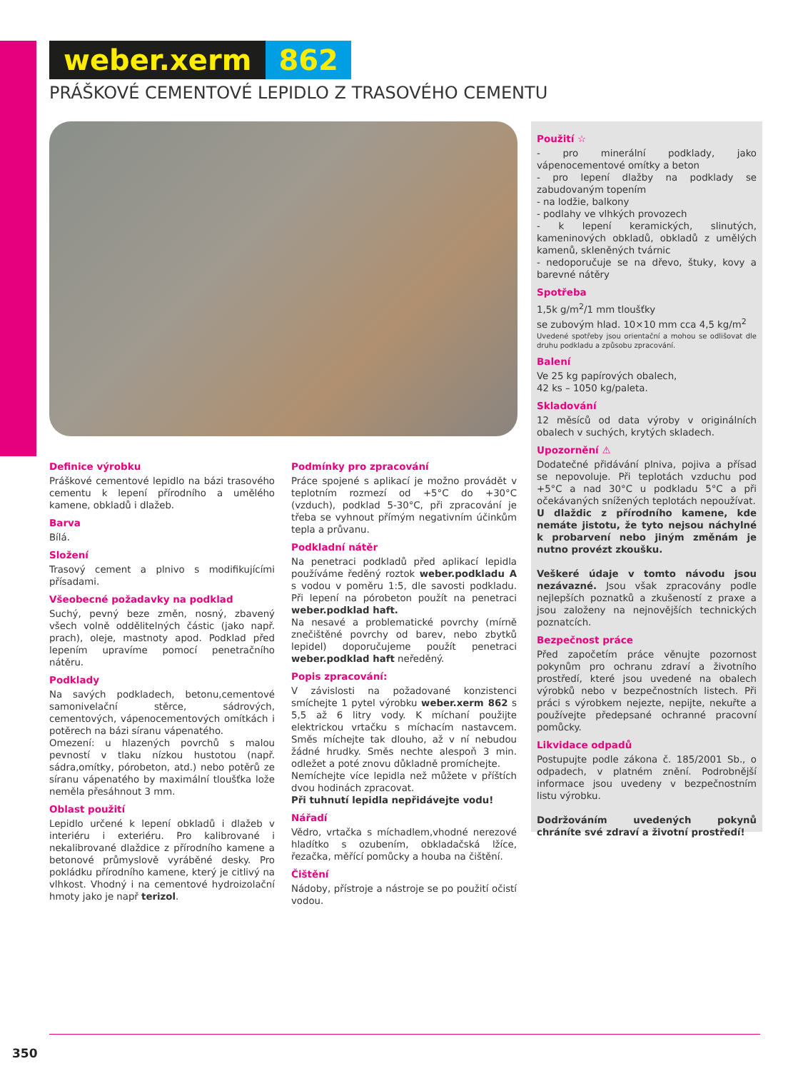weber.xerm 862
PRÁŠKOVÉ CEMENTOVÉ LEPIDLO Z TRASOVÉHO CEMENTU
Definice výrobku
Práškové cementové lepidlo na bázi trasového cementu k lepení přírodního a umělého kamene, obkladů i dlažeb.
Barva
Bílá.
Složení
Trasový cement a plnivo s modifikujícími přísadami.
Všeobecné požadavky na podklad
Suchý, pevný beze změn, nosný, zbavený všech volně oddělitelných částic (jako např. prach), oleje, mastnoty apod. Podklad před lepením upravíme pomocí penetračního nátěru.
Podklady
Na savých podkladech, betonu,cementové samonivelační stěrce, sádrových, cementových, vápenocementových omítkách i potěrech na bázi síranu vápenatého.
Omezení: u hlazených povrchů s malou pevností v tlaku nízkou hustotou (např. sádra,omítky, pórobeton, atd.) nebo potěrů ze síranu vápenatého by maximální tloušťka lože neměla přesáhnout 3 mm.
Oblast použití
Lepidlo určené k lepení obkladů i dlažeb v interiéru i exteriéru. Pro kalibrované i nekalibrované dlaždice z přírodního kamene a betonové průmyslově vyráběné desky. Pro pokládku přírodního kamene, který je citlivý na vlhkost. Vhodný i na cementové hydroizolační hmoty jako je např terizol.
Podmínky pro zpracování
Práce spojené s aplikací je možno provádět v teplotním rozmezí od +5°C do +30°C (vzduch), podklad 5-30°C, při zpracování je třeba se vyhnout přímým negativním účinkům tepla a průvanu.
Podkladní nátěr
Na penetraci podkladů před aplikací lepidla používáme ředěný roztok weber.podkladu A s vodou v poměru 1:5, dle savosti podkladu. Při lepení na pórobeton použít na penetraci weber.podklad haft.
Na nesavé a problematické povrchy (mírně znečištěné povrchy od barev, nebo zbytků lepidel) doporučujeme použít penetraci weber.podklad haft neředěný.
Popis zpracování:
V závislosti na požadované konzistenci smíchejte 1 pytel výrobku weber.xerm 862 s 5,5 až 6 litry vody. K míchaní použijte elektrickou vrtačku s míchacím nastavcem. Směs míchejte tak dlouho, až v ní nebudou žádné hrudky. Směs nechte alespoň 3 min. odležet a poté znovu důkladně promíchejte.
Nemíchejte více lepidla než můžete v příštích dvou hodinách zpracovat.
Při tuhnutí lepidla nepřidávejte vodu!
Nářadí
Vědro, vrtačka s míchadlem,vhodné nerezové hladítko s ozubením, obkladačská lžíce, řezačka, měřící pomůcky a houba na čištění.
Čištění
Nádoby, přístroje a nástroje se po použití očistí vodou.
Použití ☆
- pro minerální podklady, jako vápenocementové omítky a beton
- pro lepení dlažby na podklady se zabudovaným topením
- na lodžie, balkony
- podlahy ve vlhkých provozech
- k lepení keramických, slinutých, kameninových obkladů, obkladů z umělých kamenů, skleněných tvárnic
- nedoporučuje se na dřevo, štuky, kovy a barevné nátěry
Spotřeba
1,5k g/m<sup>2</sup>/1 mm tloušťky
se zubovým hlad. 10×10 mm cca 4,5 kg/m<sup>2</sup>
Uvedené spotřeby jsou orientační a mohou se odlišovat dle druhu podkladu a způsobu zpracování.
Balení
Ve 25 kg papírových obalech,
42 ks – 1050 kg/paleta.
Skladování
12 měsíců od data výroby v originálních obalech v suchých, krytých skladech.
Upozornění ⚠
Dodatečné přidávání plniva, pojiva a přísad se nepovoluje. Při teplotách vzduchu pod +5°C a nad 30°C u podkladu 5°C a při očekávaných snížených teplotách nepoužívat.
U dlaždic z přírodního kamene, kde nemáte jistotu, že tyto nejsou náchylné k probarvení nebo jiným změnám je nutno provézt zkoušku.
Veškeré údaje v tomto návodu jsou nezávazné. Jsou však zpracovány podle nejlepších poznatků a zkušeností z praxe a jsou založeny na nejnovějších technických poznatcích.
Bezpečnost práce
Před započetím práce věnujte pozornost pokynům pro ochranu zdraví a životního prostředí, které jsou uvedené na obalech výrobků nebo v bezpečnostních listech. Při práci s výrobkem nejezte, nepijte, nekuřte a používejte předepsané ochranné pracovní pomůcky.
Likvidace odpadů
Postupujte podle zákona č. 185/2001 Sb., o odpadech, v platném znění. Podrobnější informace jsou uvedeny v bezpečnostním listu výrobku.
Dodržováním uvedených pokynů chráníte své zdraví a životní prostředí!
350